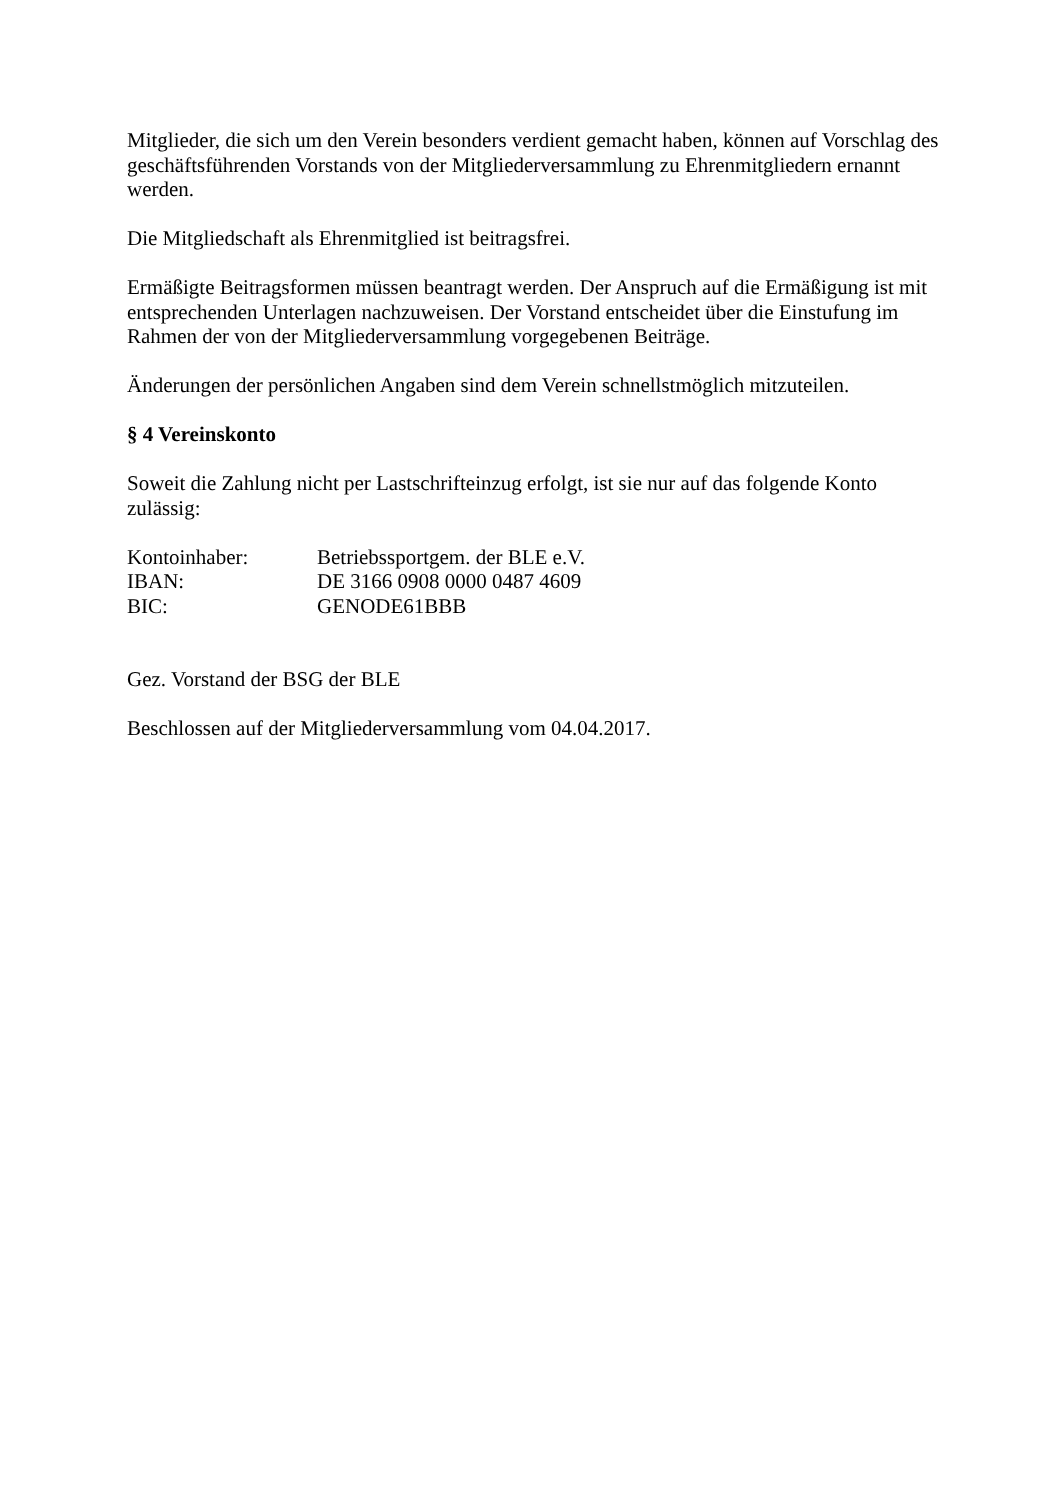Mitglieder, die sich um den Verein besonders verdient gemacht haben, können auf Vorschlag des geschäftsführenden Vorstands von der Mitgliederversammlung zu Ehrenmitgliedern ernannt werden.
Die Mitgliedschaft als Ehrenmitglied ist beitragsfrei.
Ermäßigte Beitragsformen müssen beantragt werden. Der Anspruch auf die Ermäßigung ist mit entsprechenden Unterlagen nachzuweisen. Der Vorstand entscheidet über die Einstufung im Rahmen der von der Mitgliederversammlung vorgegebenen Beiträge.
Änderungen der persönlichen Angaben sind dem Verein schnellstmöglich mitzuteilen.
§ 4 Vereinskonto
Soweit die Zahlung nicht per Lastschrifteinzug erfolgt, ist sie nur auf das folgende Konto zulässig:
| Kontoinhaber: | Betriebssportgem. der BLE e.V. |
| IBAN: | DE 3166 0908 0000 0487 4609 |
| BIC: | GENODE61BBB |
Gez. Vorstand der BSG der BLE
Beschlossen auf der Mitgliederversammlung vom 04.04.2017.